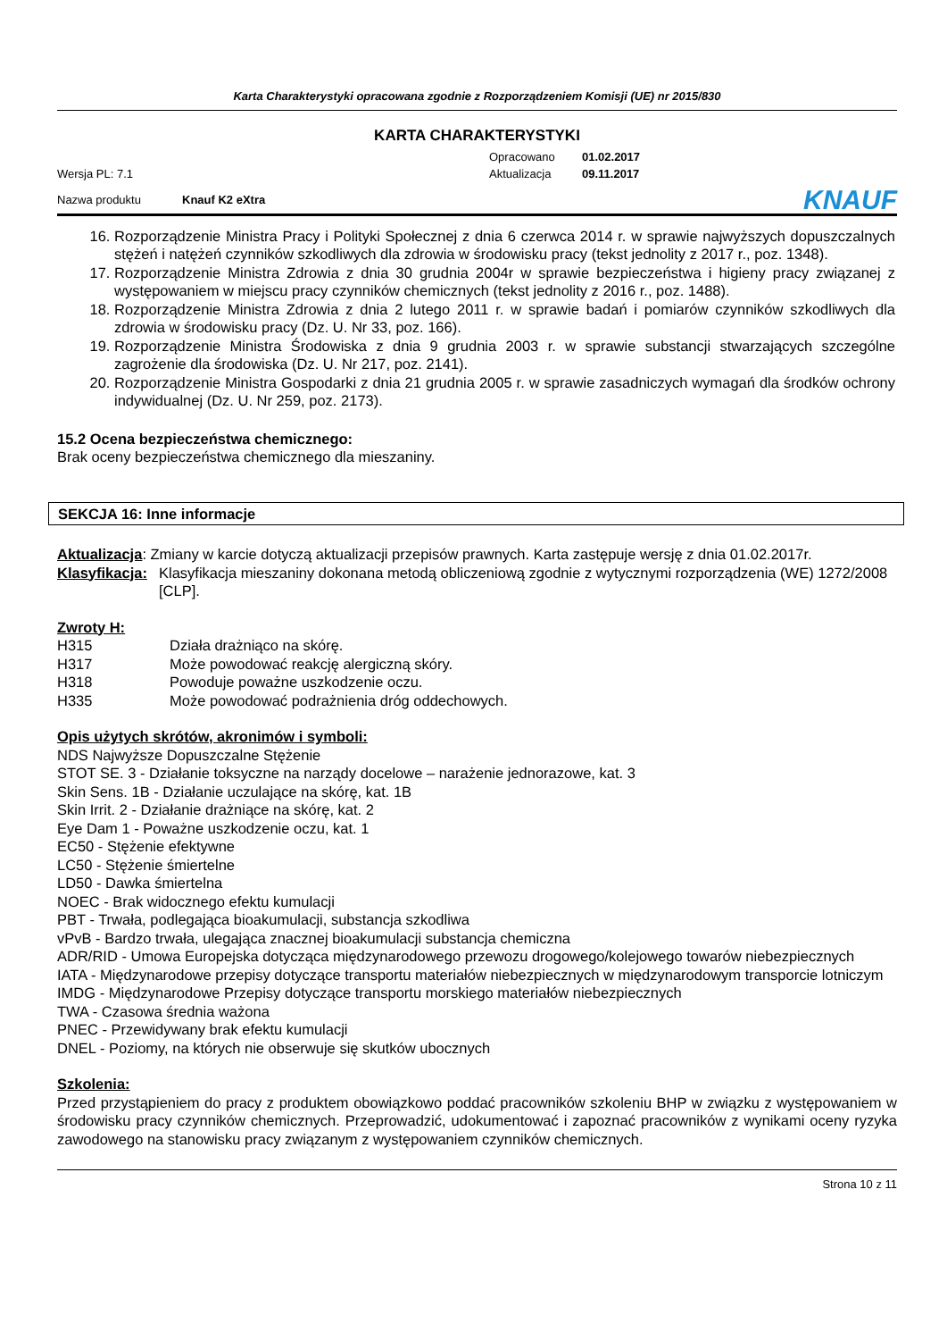Karta Charakterystyki opracowana zgodnie z Rozporządzeniem Komisji (UE) nr 2015/830
KARTA CHARAKTERYSTYKI
Wersja PL: 7.1
Opracowano
Aktualizacja
01.02.2017
09.11.2017
Nazwa produktu Knauf K2 eXtra KNAUF
16. Rozporządzenie Ministra Pracy i Polityki Społecznej z dnia 6 czerwca 2014 r. w sprawie najwyższych dopuszczalnych stężeń i natężeń czynników szkodliwych dla zdrowia w środowisku pracy (tekst jednolity z 2017 r., poz. 1348).
17. Rozporządzenie Ministra Zdrowia z dnia 30 grudnia 2004r w sprawie bezpieczeństwa i higieny pracy związanej z występowaniem w miejscu pracy czynników chemicznych (tekst jednolity z 2016 r., poz. 1488).
18. Rozporządzenie Ministra Zdrowia z dnia 2 lutego 2011 r. w sprawie badań i pomiarów czynników szkodliwych dla zdrowia w środowisku pracy (Dz. U. Nr 33, poz. 166).
19. Rozporządzenie Ministra Środowiska z dnia 9 grudnia 2003 r. w sprawie substancji stwarzających szczególne zagrożenie dla środowiska (Dz. U. Nr 217, poz. 2141).
20. Rozporządzenie Ministra Gospodarki z dnia 21 grudnia 2005 r. w sprawie zasadniczych wymagań dla środków ochrony indywidualnej (Dz. U. Nr 259, poz. 2173).
15.2 Ocena bezpieczeństwa chemicznego:
Brak oceny bezpieczeństwa chemicznego dla mieszaniny.
SEKCJA 16: Inne informacje
Aktualizacja: Zmiany w karcie dotyczą aktualizacji przepisów prawnych. Karta zastępuje wersję z dnia 01.02.2017r.
Klasyfikacja: Klasyfikacja mieszaniny dokonana metodą obliczeniową zgodnie z wytycznymi rozporządzenia (WE) 1272/2008 [CLP].
Zwroty H:
H315 Działa drażniąco na skórę.
H317 Może powodować reakcję alergiczną skóry.
H318 Powoduje poważne uszkodzenie oczu.
H335 Może powodować podrażnienia dróg oddechowych.
Opis użytych skrótów, akronimów i symboli:
NDS Najwyższe Dopuszczalne Stężenie
STOT SE. 3 - Działanie toksyczne na narządy docelowe – narażenie jednorazowe, kat. 3
Skin Sens. 1B - Działanie uczulające na skórę, kat. 1B
Skin Irrit. 2 - Działanie drażniące na skórę, kat. 2
Eye Dam 1 - Poważne uszkodzenie oczu, kat. 1
EC50 - Stężenie efektywne
LC50 - Stężenie śmiertelne
LD50 - Dawka śmiertelna
NOEC - Brak widocznego efektu kumulacji
PBT - Trwała, podlegająca bioakumulacji, substancja szkodliwa
vPvB - Bardzo trwała, ulegająca znacznej bioakumulacji substancja chemiczna
ADR/RID - Umowa Europejska dotycząca międzynarodowego przewozu drogowego/kolejowego towarów niebezpiecznych
IATA - Międzynarodowe przepisy dotyczące transportu materiałów niebezpiecznych w międzynarodowym transporcie lotniczym
IMDG - Międzynarodowe Przepisy dotyczące transportu morskiego materiałów niebezpiecznych
TWA - Czasowa średnia ważona
PNEC - Przewidywany brak efektu kumulacji
DNEL - Poziomy, na których nie obserwuje się skutków ubocznych
Szkolenia:
Przed przystąpieniem do pracy z produktem obowiązkowo poddać pracowników szkoleniu BHP w związku z występowaniem w środowisku pracy czynników chemicznych. Przeprowadzić, udokumentować i zapoznać pracowników z wynikami oceny ryzyka zawodowego na stanowisku pracy związanym z występowaniem czynników chemicznych.
Strona 10 z 11